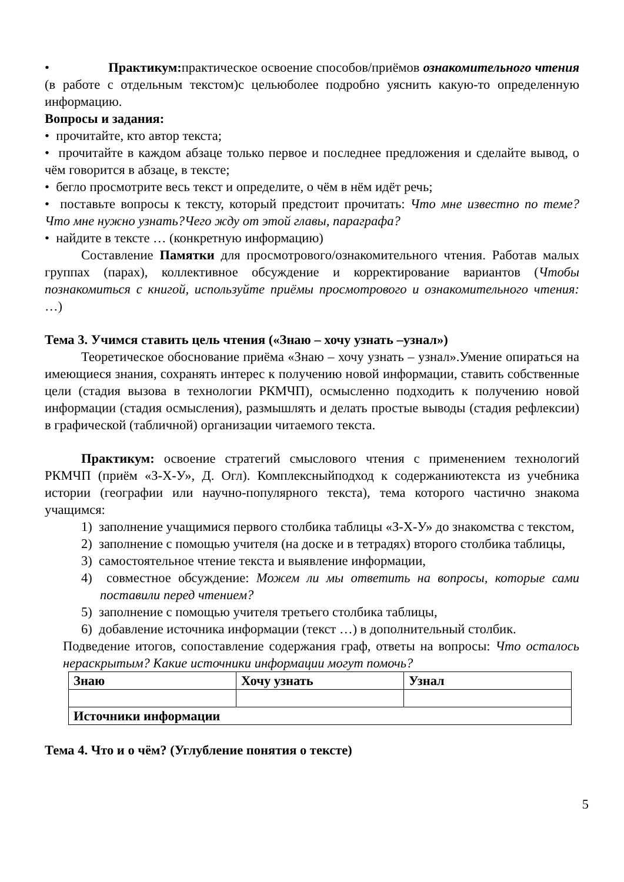• Практикум: практическое освоение способов/приёмов ознакомительного чтения (в работе с отдельным текстом)с цельюболее подробно уяснить какую-то определенную информацию.
Вопросы и задания:
• прочитайте, кто автор текста;
• прочитайте в каждом абзаце только первое и последнее предложения и сделайте вывод, о чём говорится в абзаце, в тексте;
• бегло просмотрите весь текст и определите, о чём в нём идёт речь;
• поставьте вопросы к тексту, который предстоит прочитать: Что мне известно по теме? Что мне нужно узнать?Чего жду от этой главы, параграфа?
• найдите в тексте … (конкретную информацию)
Составление Памятки для просмотрового/ознакомительного чтения. Работав малых группах (парах), коллективное обсуждение и корректирование вариантов (Чтобы познакомиться с книгой, используйте приёмы просмотрового и ознакомительного чтения: …)
Тема 3. Учимся ставить цель чтения («Знаю – хочу узнать –узнал»)
Теоретическое обоснование приёма «Знаю – хочу узнать – узнал».Умение опираться на имеющиеся знания, сохранять интерес к получению новой информации, ставить собственные цели (стадия вызова в технологии РКМЧП), осмысленно подходить к получению новой информации (стадия осмысления), размышлять и делать простые выводы (стадия рефлексии) в графической (табличной) организации читаемого текста.
Практикум: освоение стратегий смыслового чтения с применением технологий РКМЧП (приём «З-Х-У», Д. Огл). Комплексныйподход к содержаниютекста из учебника истории (географии или научно-популярного текста), тема которого частично знакома учащимся:
1) заполнение учащимися первого столбика таблицы «З-Х-У» до знакомства с текстом,
2) заполнение с помощью учителя (на доске и в тетрадях) второго столбика таблицы,
3) самостоятельное чтение текста и выявление информации,
4) совместное обсуждение: Можем ли мы ответить на вопросы, которые сами поставили перед чтением?
5) заполнение с помощью учителя третьего столбика таблицы,
6) добавление источника информации (текст …) в дополнительный столбик.
Подведение итогов, сопоставление содержания граф, ответы на вопросы: Что осталось нераскрытым? Какие источники информации могут помочь?
| Знаю | Хочу узнать | Узнал |
| Источники информации | | |
Тема 4. Что и о чём? (Углубление понятия о тексте)
5